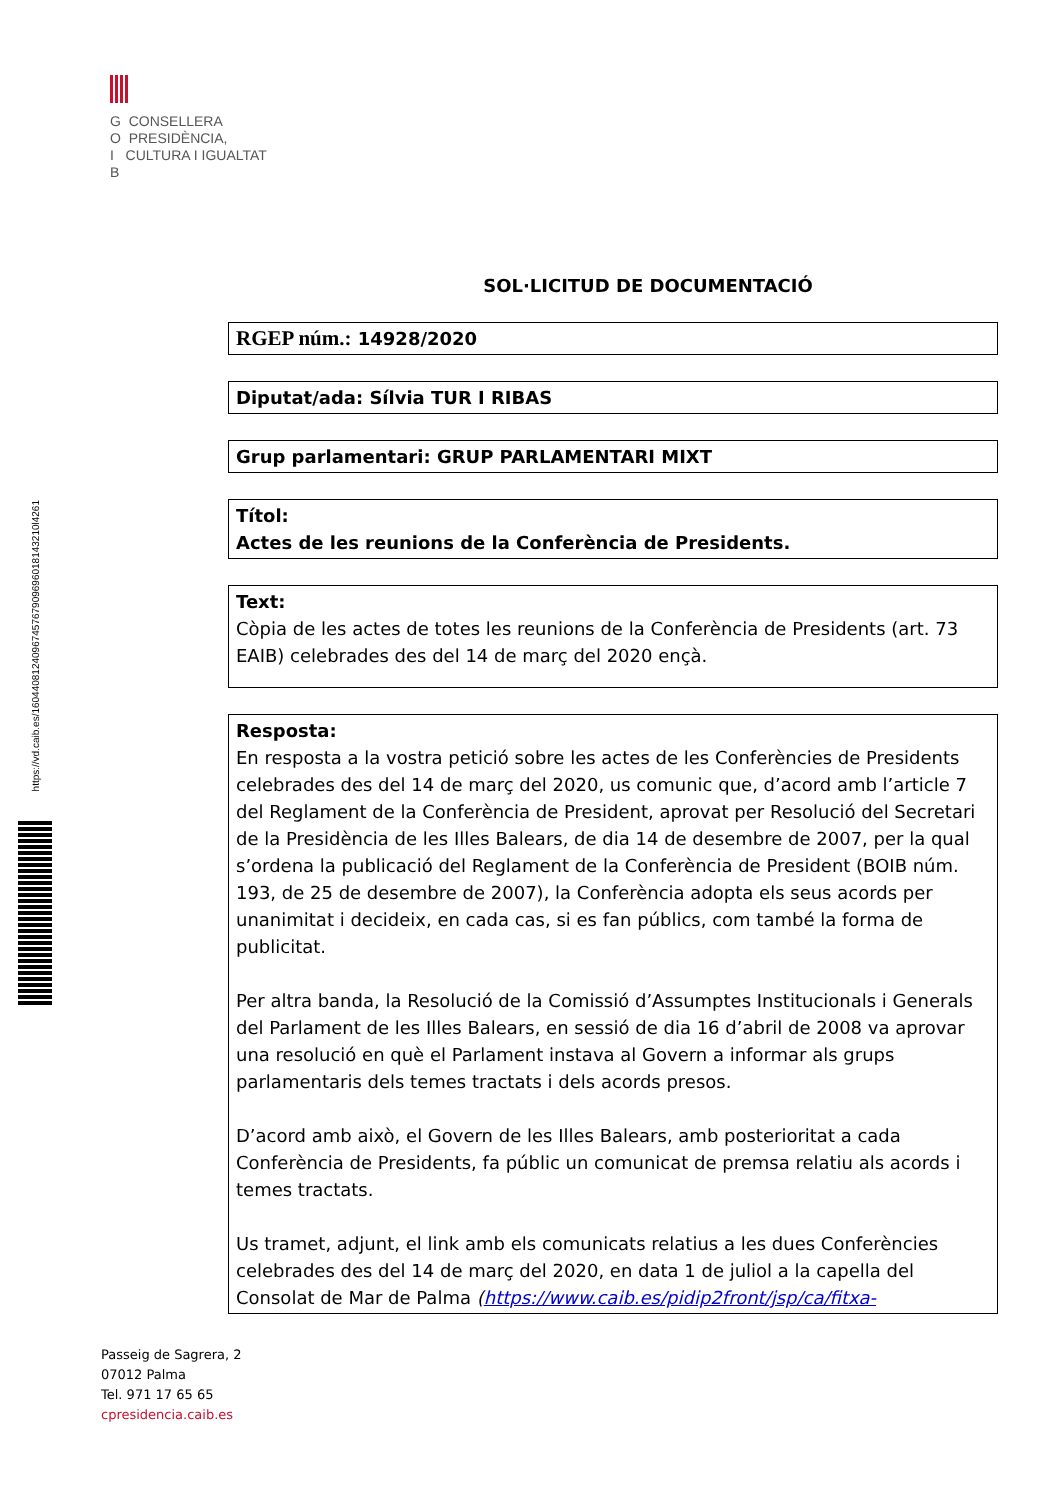G CONSELLERA
O PRESIDÈNCIA,
I CULTURA I IGUALTAT
B
https://vd.caib.es/1604408124096745767909696018143210l4261
SOL·LICITUD DE DOCUMENTACIÓ
RGEP núm.: 14928/2020
Diputat/ada: Sílvia TUR I RIBAS
Grup parlamentari: GRUP PARLAMENTARI MIXT
Títol:
Actes de les reunions de la Conferència de Presidents.
Text:
Còpia de les actes de totes les reunions de la Conferència de Presidents (art. 73 EAIB) celebrades des del 14 de març del 2020 ençà.
Resposta:
En resposta a la vostra petició sobre les actes de les Conferències de Presidents celebrades des del 14 de març del 2020, us comunic que, d’acord amb l’article 7 del Reglament de la Conferència de President, aprovat per Resolució del Secretari de la Presidència de les Illes Balears, de dia 14 de desembre de 2007, per la qual s’ordena la publicació del Reglament de la Conferència de President (BOIB núm. 193, de 25 de desembre de 2007), la Conferència adopta els seus acords per unanimitat i decideix, en cada cas, si es fan públics, com també la forma de publicitat.
Per altra banda, la Resolució de la Comissió d’Assumptes Institucionals i Generals del Parlament de les Illes Balears, en sessió de dia 16 d’abril de 2008 va aprovar una resolució en què el Parlament instava al Govern a informar als grups parlamentaris dels temes tractats i dels acords presos.
D’acord amb això, el Govern de les Illes Balears, amb posterioritat a cada Conferència de Presidents, fa públic un comunicat de premsa relatiu als acords i temes tractats.
Us tramet, adjunt, el link amb els comunicats relatius a les dues Conferències celebrades des del 14 de març del 2020, en data 1 de juliol a la capella del Consolat de Mar de Palma (https://www.caib.es/pidip2front/jsp/ca/fitxa-
Passeig de Sagrera, 2
07012 Palma
Tel. 971 17 65 65
cpresidencia.caib.es